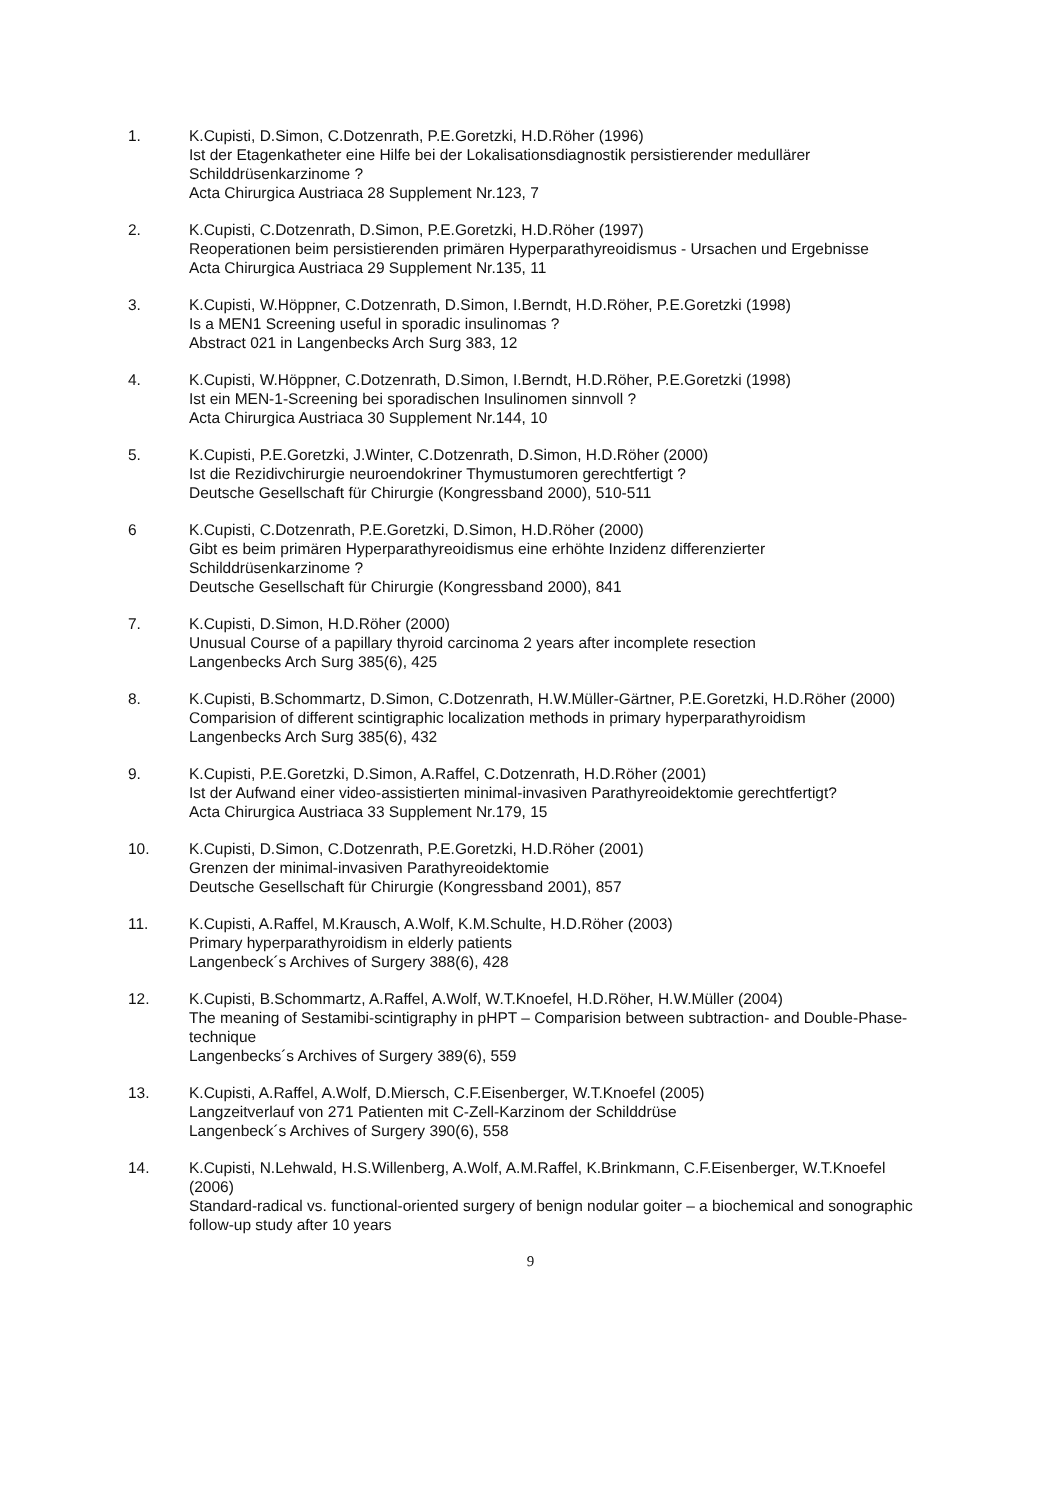1. K.Cupisti, D.Simon, C.Dotzenrath, P.E.Goretzki, H.D.Röher (1996)
Ist der Etagenkatheter eine Hilfe bei der Lokalisationsdiagnostik persistierender medullärer Schilddrüsenkarzinome ?
Acta Chirurgica Austriaca 28 Supplement Nr.123, 7
2. K.Cupisti, C.Dotzenrath, D.Simon, P.E.Goretzki, H.D.Röher (1997)
Reoperationen beim persistierenden primären Hyperparathyreoidismus - Ursachen und Ergebnisse
Acta Chirurgica Austriaca 29 Supplement Nr.135, 11
3. K.Cupisti, W.Höppner, C.Dotzenrath, D.Simon, I.Berndt, H.D.Röher, P.E.Goretzki (1998)
Is a MEN1 Screening useful in sporadic insulinomas ?
Abstract 021 in Langenbecks Arch Surg 383, 12
4. K.Cupisti, W.Höppner, C.Dotzenrath, D.Simon, I.Berndt, H.D.Röher, P.E.Goretzki (1998)
Ist ein MEN-1-Screening bei sporadischen Insulinomen sinnvoll ?
Acta Chirurgica Austriaca 30 Supplement Nr.144, 10
5. K.Cupisti, P.E.Goretzki, J.Winter, C.Dotzenrath, D.Simon, H.D.Röher (2000)
Ist die Rezidivchirurgie neuroendokriner Thymustumoren gerechtfertigt ?
Deutsche Gesellschaft für Chirurgie (Kongressband 2000), 510-511
6 K.Cupisti, C.Dotzenrath, P.E.Goretzki, D.Simon, H.D.Röher (2000)
Gibt es beim primären Hyperparathyreoidismus eine erhöhte Inzidenz differenzierter Schilddrüsenkarzinome ?
Deutsche Gesellschaft für Chirurgie (Kongressband 2000), 841
7. K.Cupisti, D.Simon, H.D.Röher (2000)
Unusual Course of a papillary thyroid carcinoma 2 years after incomplete resection
Langenbecks Arch Surg 385(6), 425
8. K.Cupisti, B.Schommartz, D.Simon, C.Dotzenrath, H.W.Müller-Gärtner, P.E.Goretzki, H.D.Röher (2000)
Comparision of different scintigraphic localization methods in primary hyperparathyroidism
Langenbecks Arch Surg 385(6), 432
9. K.Cupisti, P.E.Goretzki, D.Simon, A.Raffel, C.Dotzenrath, H.D.Röher (2001)
Ist der Aufwand einer video-assistierten minimal-invasiven Parathyreoidektomie gerechtfertigt?
Acta Chirurgica Austriaca 33 Supplement Nr.179, 15
10. K.Cupisti, D.Simon, C.Dotzenrath, P.E.Goretzki, H.D.Röher (2001)
Grenzen der minimal-invasiven Parathyreoidektomie
Deutsche Gesellschaft für Chirurgie (Kongressband 2001), 857
11. K.Cupisti, A.Raffel, M.Krausch, A.Wolf, K.M.Schulte, H.D.Röher (2003)
Primary hyperparathyroidism in elderly patients
Langenbeck´s Archives of Surgery 388(6), 428
12. K.Cupisti, B.Schommartz, A.Raffel, A.Wolf, W.T.Knoefel, H.D.Röher, H.W.Müller (2004)
The meaning of Sestamibi-scintigraphy in pHPT – Comparision between subtraction- and Double-Phase-technique
Langenbecks´s Archives of Surgery 389(6), 559
13. K.Cupisti, A.Raffel, A.Wolf, D.Miersch, C.F.Eisenberger, W.T.Knoefel (2005)
Langzeitverlauf von 271 Patienten mit C-Zell-Karzinom der Schilddrüse
Langenbeck´s Archives of Surgery 390(6), 558
14. K.Cupisti, N.Lehwald, H.S.Willenberg, A.Wolf, A.M.Raffel, K.Brinkmann, C.F.Eisenberger, W.T.Knoefel (2006)
Standard-radical vs. functional-oriented surgery of benign nodular goiter – a biochemical and sonographic follow-up study after 10 years
9